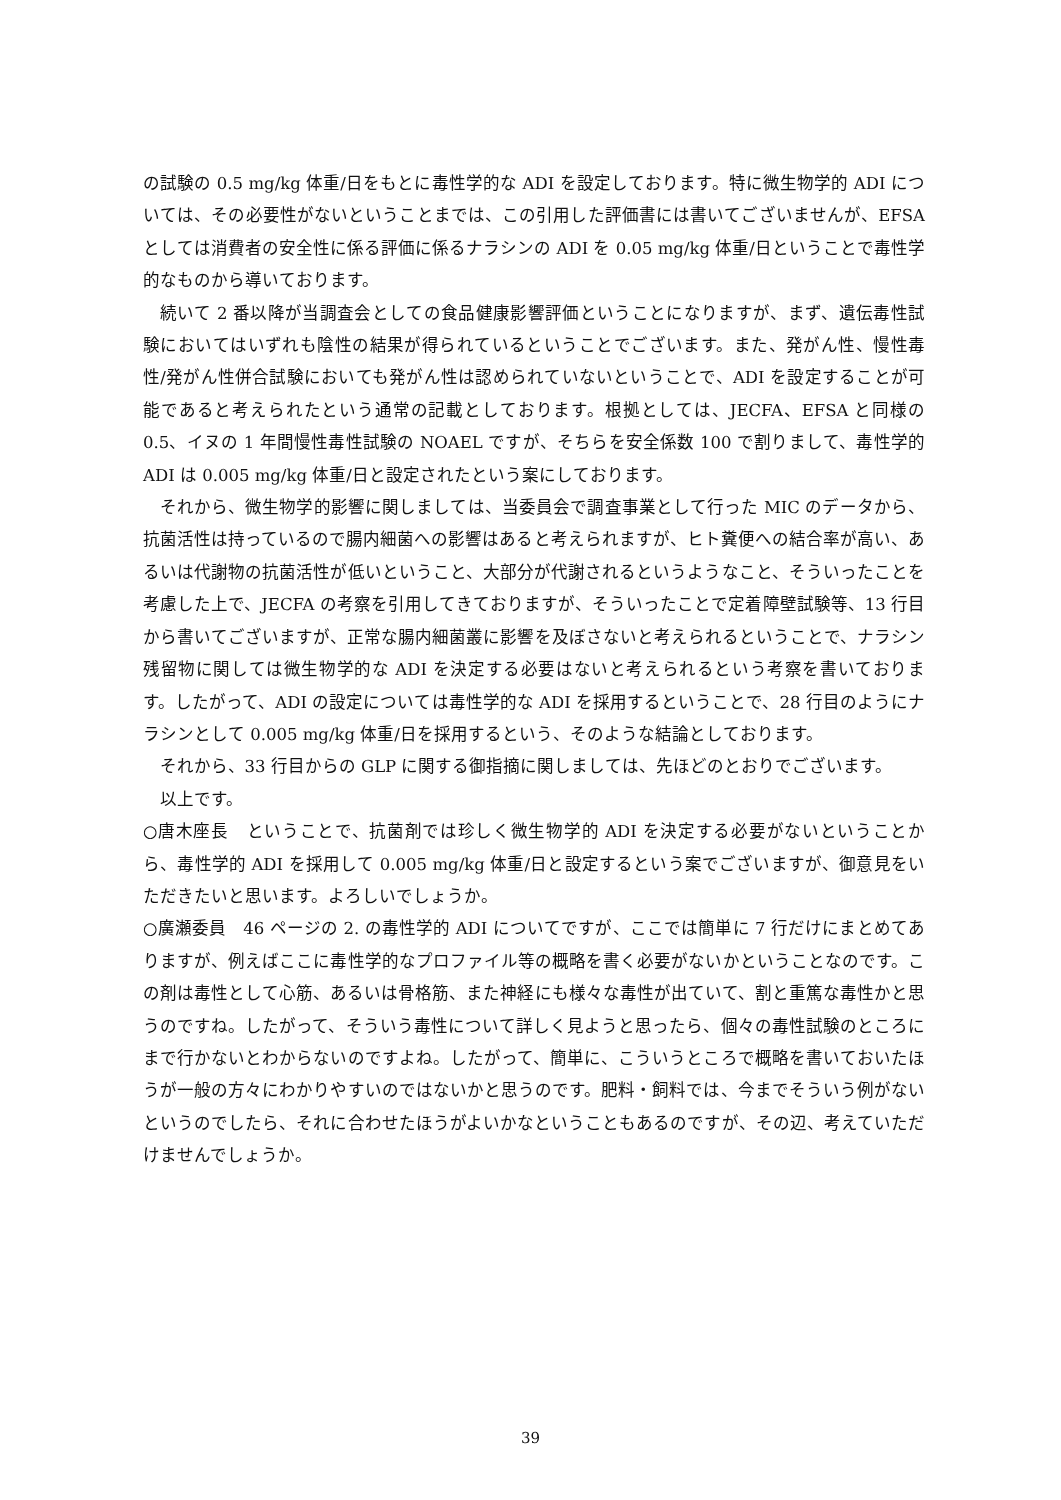の試験の 0.5 mg/kg 体重/日をもとに毒性学的な ADI を設定しております。特に微生物学的 ADI については、その必要性がないということまでは、この引用した評価書には書いてございませんが、EFSA としては消費者の安全性に係る評価に係るナラシンの ADI を 0.05 mg/kg 体重/日ということで毒性学的なものから導いております。
続いて 2 番以降が当調査会としての食品健康影響評価ということになりますが、まず、遺伝毒性試験においてはいずれも陰性の結果が得られているということでございます。また、発がん性、慢性毒性/発がん性併合試験においても発がん性は認められていないということで、ADI を設定することが可能であると考えられたという通常の記載としております。根拠としては、JECFA、EFSA と同様の 0.5、イヌの 1 年間慢性毒性試験の NOAEL ですが、そちらを安全係数 100 で割りまして、毒性学的 ADI は 0.005 mg/kg 体重/日と設定されたという案にしております。
それから、微生物学的影響に関しましては、当委員会で調査事業として行った MIC のデータから、抗菌活性は持っているので腸内細菌への影響はあると考えられますが、ヒト糞便への結合率が高い、あるいは代謝物の抗菌活性が低いということ、大部分が代謝されるというようなこと、そういったことを考慮した上で、JECFA の考察を引用してきておりますが、そういったことで定着障壁試験等、13 行目から書いてございますが、正常な腸内細菌叢に影響を及ぼさないと考えられるということで、ナラシン残留物に関しては微生物学的な ADI を決定する必要はないと考えられるという考察を書いております。したがって、ADI の設定については毒性学的な ADI を採用するということで、28 行目のようにナラシンとして 0.005 mg/kg 体重/日を採用するという、そのような結論としております。
それから、33 行目からの GLP に関する御指摘に関しましては、先ほどのとおりでございます。
以上です。
○唐木座長　ということで、抗菌剤では珍しく微生物学的 ADI を決定する必要がないということから、毒性学的 ADI を採用して 0.005 mg/kg 体重/日と設定するという案でございますが、御意見をいただきたいと思います。よろしいでしょうか。
○廣瀬委員　46 ページの 2. の毒性学的 ADI についてですが、ここでは簡単に 7 行だけにまとめてありますが、例えばここに毒性学的なプロファイル等の概略を書く必要がないかということなのです。この剤は毒性として心筋、あるいは骨格筋、また神経にも様々な毒性が出ていて、割と重篤な毒性かと思うのですね。したがって、そういう毒性について詳しく見ようと思ったら、個々の毒性試験のところにまで行かないとわからないのですよね。したがって、簡単に、こういうところで概略を書いておいたほうが一般の方々にわかりやすいのではないかと思うのです。肥料・飼料では、今までそういう例がないというのでしたら、それに合わせたほうがよいかなということもあるのですが、その辺、考えていただけませんでしょうか。
39